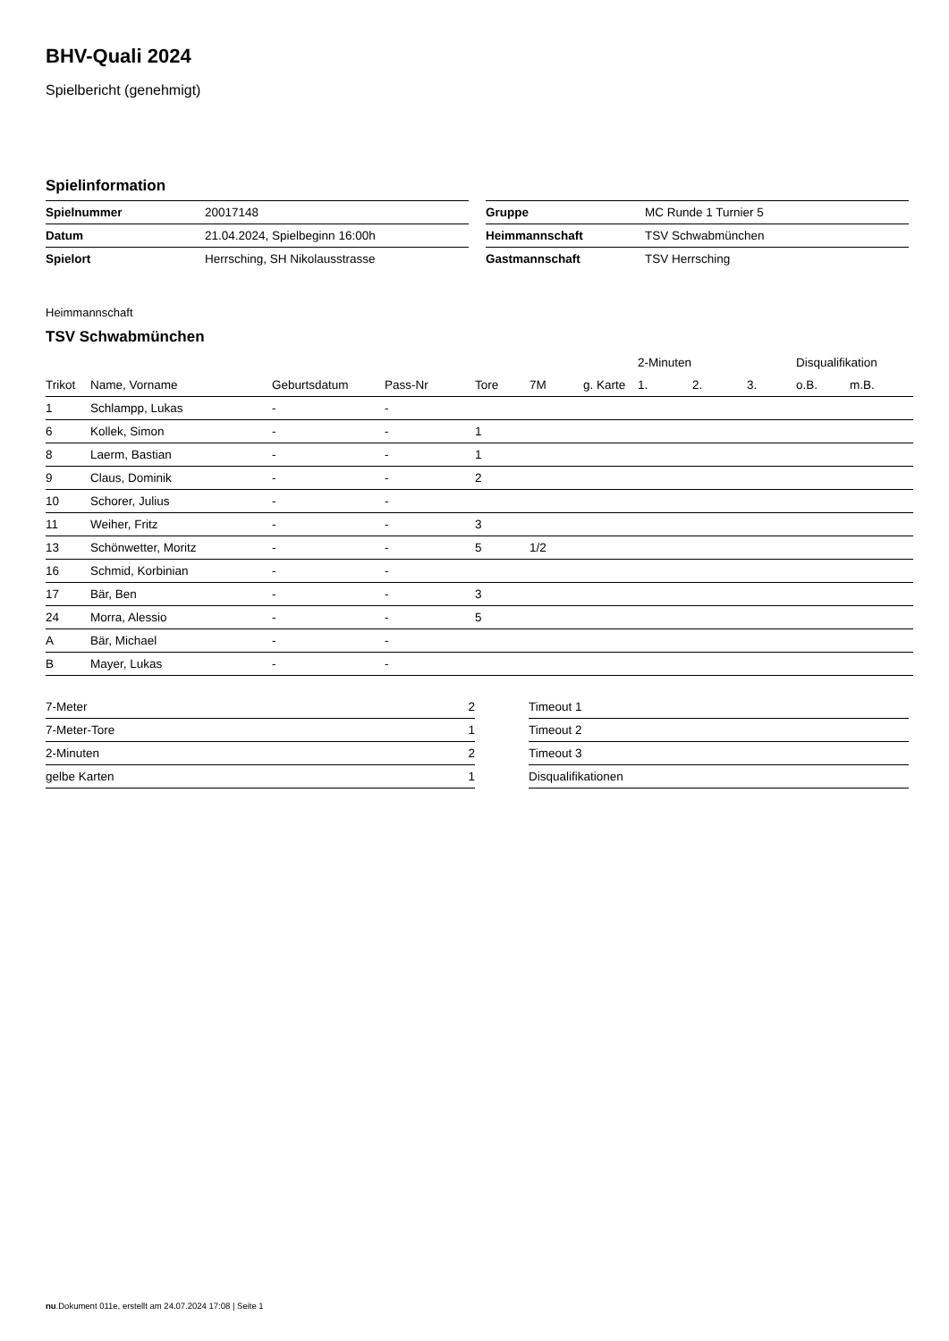BHV-Quali 2024
Spielbericht (genehmigt)
Spielinformation
| Spielnummer | 20017148 |
| Datum | 21.04.2024, Spielbeginn 16:00h |
| Spielort | Herrsching, SH Nikolausstrasse |
| Gruppe | MC Runde 1 Turnier 5 |
| Heimmannschaft | TSV Schwabmünchen |
| Gastmannschaft | TSV Herrsching |
Heimmannschaft
TSV Schwabmünchen
| | | | | | | | 2-Minuten | | | Disqualifikation | |
| --- | --- | --- | --- | --- | --- | --- | --- | --- | --- | --- | --- |
| Trikot | Name, Vorname | Geburtsdatum | Pass-Nr | Tore | 7M | g. Karte | 1. | 2. | 3. | o.B. | m.B. |
| 1 | Schlampp, Lukas | - | - | | | | | | | | |
| 6 | Kollek, Simon | - | - | 1 | | | | | | | |
| 8 | Laerm, Bastian | - | - | 1 | | | | | | | |
| 9 | Claus, Dominik | - | - | 2 | | | | | | | |
| 10 | Schorer, Julius | - | - | | | | | | | | |
| 11 | Weiher, Fritz | - | - | 3 | | | | | | | |
| 13 | Schönwetter, Moritz | - | - | 5 | 1/2 | | | | | | |
| 16 | Schmid, Korbinian | - | - | | | | | | | | |
| 17 | Bär, Ben | - | - | 3 | | | | | | | |
| 24 | Morra, Alessio | - | - | 5 | | | | | | | |
| A | Bär, Michael | - | - | | | | | | | | |
| B | Mayer, Lukas | - | - | | | | | | | | |
| 7-Meter | 2 |
| 7-Meter-Tore | 1 |
| 2-Minuten | 2 |
| gelbe Karten | 1 |
| Timeout 1 |
| Timeout 2 |
| Timeout 3 |
| Disqualifikationen |
nu.Dokument 011e, erstellt am 24.07.2024 17:08 | Seite 1